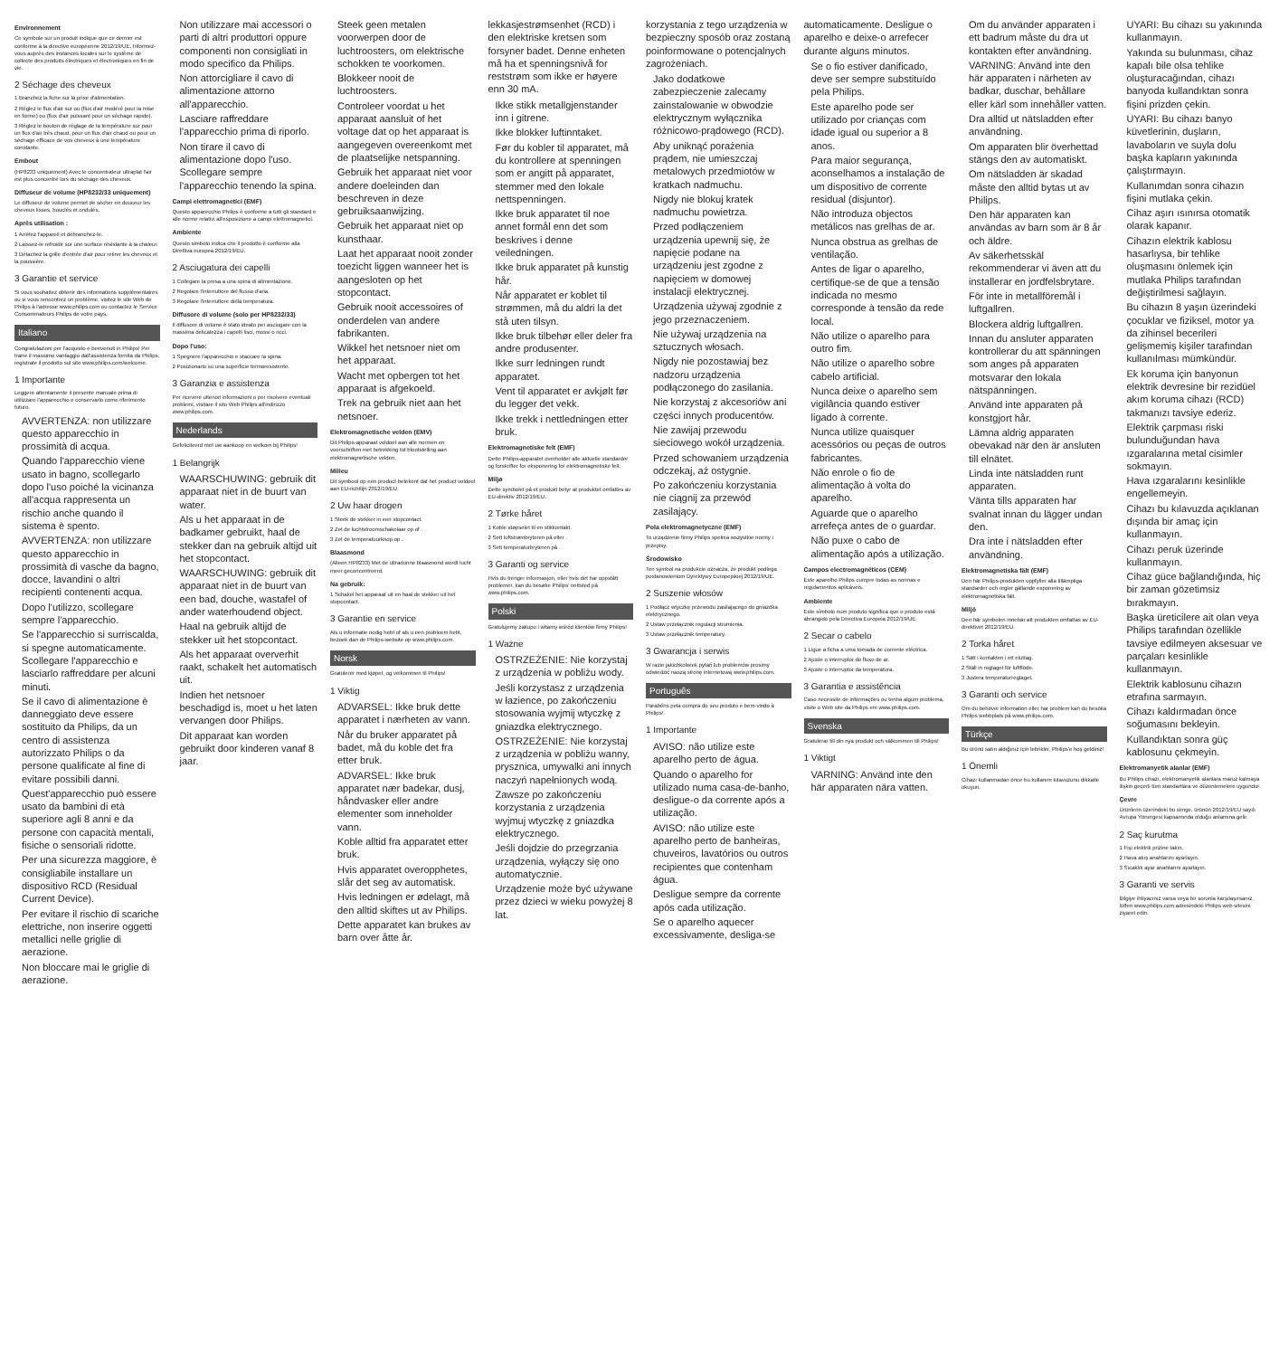Environnement
Ce symbole sur un produit indique que ce dernier est conforme à la directive européenne 2012/19/UE. Informez-vous auprès des instances locales sur le système de collecte des produits électriques et électroniques en fin de vie.
2 Séchage des cheveux
1 Branchez la fiche sur la prise d'alimentation.
2 Réglez le flux d'air sur ou (flux d'air modéré pour la mise en forme) ou (flux d'air puissant pour un séchage rapide).
3 Réglez le bouton de réglage de la température sur pour un flux d'air très chaud, pour un flux d'air chaud ou pour un séchage efficace de vos cheveux à une température constante.
Embout
(HP8233 uniquement) Avec le concentrateur ultraplat l'air est plus concentré lors du séchage des cheveux.
Diffuseur de volume (HP8232/33 uniquement)
Le diffuseur de volume permet de sécher en douceur les cheveux lisses, bouclés et ondulés.
Après utilisation :
1 Arrêtez l'appareil et débranchez-le.
2 Laissez-le refroidir sur une surface résistante à la chaleur.
3 Détachez la grille d'entrée d'air pour retirer les cheveux et la poussière.
3 Garantie et service
Si vous souhaitez obtenir des informations supplémentaires ou si vous rencontrez un problème, visitez le site Web de Philips à l'adresse www.philips.com ou contactez le Service Consommateurs Philips de votre pays.
Italiano
Congratulazioni per l'acquisto e benvenuti in Philips! Per trarre il massimo vantaggio dall'assistenza fornita da Philips, registrate il prodotto sul sito www.philips.com/welcome.
1 Importante
Leggere attentamente il presente manuale prima di utilizzare l'apparecchio e conservarlo come riferimento futuro.
AVVERTENZA: non utilizzare questo apparecchio in prossimità di acqua.
Quando l'apparecchio viene usato in bagno, scollegarlo dopo l'uso poiché la vicinanza all'acqua rappresenta un rischio anche quando il sistema è spento.
AVVERTENZA: non utilizzare questo apparecchio in prossimità di vasche da bagno, docce, lavandini o altri recipienti contenenti acqua.
Dopo l'utilizzo, scollegare sempre l'apparecchio.
Se l'apparecchio si surriscalda, si spegne automaticamente. Scollegare l'apparecchio e lasciarlo raffreddare per alcuni minuti.
Se il cavo di alimentazione è danneggiato deve essere sostituito da Philips, da un centro di assistenza autorizzato Philips o da persone qualificate al fine di evitare possibili danni.
Quest'apparecchio può essere usato da bambini di età superiore agli 8 anni e da persone con capacità mentali, fisiche o sensoriali ridotte.
Per una sicurezza maggiore, è consigliabile installare un dispositivo RCD (Residual Current Device).
Per evitare il rischio di scariche elettriche, non inserire oggetti metallici nelle griglie di aerazione.
Non bloccare mai le griglie di aerazione.
Non utilizzare mai accessori o parti di altri produttori oppure componenti non consigliati in modo specifico da Philips.
Non attorcigliare il cavo di alimentazione attorno all'apparecchio.
Lasciare raffreddare l'apparecchio prima di riporlo.
Non tirare il cavo di alimentazione dopo l'uso. Scollegare sempre l'apparecchio tenendo la spina.
Campi elettromagnetici (EMF)
Questo apparecchio Philips è conforme a tutti gli standard e alle norme relativi all'esposizione a campi elettromagnetici.
Ambiente
Questo simbolo indica che il prodotto è conforme alla Direttiva europea 2012/19/EU.
2 Asciugatura dei capelli
1 Collegare la presa a una spina di alimentazione.
2 Regolare l'interruttore del flusso d'aria.
3 Regolare l'interruttore della temperatura.
Diffusore di volume (solo per HP8232/33)
Il diffusore di volume è stato ideato per asciugare con la massima delicatezza i capelli lisci, mossi o ricci.
Dopo l'uso:
1 Spegnere l'apparecchio e staccare la spina.
2 Posizionarlo su una superficie termoresistente.
3 Garanzia e assistenza
Per ricevere ulteriori informazioni o per risolvere eventuali problemi, visitare il sito Web Philips all'indirizzo www.philips.com.
Nederlands
Gefeliciteerd met uw aankoop en welkom bij Philips!
1 Belangrijk
WAARSCHUWING: gebruik dit apparaat niet in de buurt van water.
Als u het apparaat in de badkamer gebruikt, haal de stekker dan na gebruik altijd uit het stopcontact.
WAARSCHUWING: gebruik dit apparaat niet in de buurt van een bad, douche, wastafel of ander waterhoudend object.
Haal na gebruik altijd de stekker uit het stopcontact.
Als het apparaat oververhit raakt, schakelt het automatisch uit.
Indien het netsnoer beschadigd is, moet u het laten vervangen door Philips.
Dit apparaat kan worden gebruikt door kinderen vanaf 8 jaar.
Steek geen metalen voorwerpen door de luchtroosters, om elektrische schokken te voorkomen.
Blokkeer nooit de luchtroosters.
Controleer voordat u het apparaat aansluit of het voltage dat op het apparaat is aangegeven overeenkomt met de plaatselijke netspanning.
Gebruik het apparaat niet voor andere doeleinden dan beschreven in deze gebruiksaanwijzing.
Gebruik het apparaat niet op kunsthaar.
Laat het apparaat nooit zonder toezicht liggen wanneer het is aangesloten op het stopcontact.
Gebruik nooit accessoires of onderdelen van andere fabrikanten.
Wikkel het netsnoer niet om het apparaat.
Wacht met opbergen tot het apparaat is afgekoeld.
Trek na gebruik niet aan het netsnoer.
Elektromagnetische velden (EMV)
Dit Philips-apparaat voldoet aan alle normen en voorschriften met betrekking tot blootstelling aan elektromagnetische velden.
Milieu
Dit symbool op een product betekent dat het product voldoet aan EU-richtlijn 2012/19/EU.
2 Uw haar drogen
1 Steek de stekker in een stopcontact.
2 Zet de luchtstroomschakelaar op of .
3 Zet de temperatuurknop op .
Blaasmond
(Alleen HP8233) Met de ultradunne blaasmond wordt lucht meer geconcentreerd.
Na gebruik:
1 Schakel het apparaat uit en haal de stekker uit het stopcontact.
3 Garantie en service
Als u informatie nodig hebt of als u een probleem hebt, bezoek dan de Philips-website op www.philips.com.
Norsk
Gratulerer med kjøpet, og velkommen til Philips!
1 Viktig
ADVARSEL: Ikke bruk dette apparatet i nærheten av vann.
Når du bruker apparatet på badet, må du koble det fra etter bruk.
ADVARSEL: Ikke bruk apparatet nær badekar, dusj, håndvasker eller andre elementer som inneholder vann.
Koble alltid fra apparatet etter bruk.
Hvis apparatet overopphetes, slår det seg av automatisk.
Hvis ledningen er ødelagt, må den alltid skiftes ut av Philips.
Dette apparatet kan brukes av barn over åtte år.
lekkasjestrømsenhet (RCD) i den elektriske kretsen som forsyner badet. Denne enheten må ha et spenningsnivå for reststrøm som ikke er høyere enn 30 mA.
Ikke stikk metallgjenstander inn i gitrene.
Ikke blokker luftinntaket.
Før du kobler til apparatet, må du kontrollere at spenningen som er angitt på apparatet, stemmer med den lokale nettspenningen.
Ikke bruk apparatet til noe annet formål enn det som beskrives i denne veiledningen.
Ikke bruk apparatet på kunstig hår.
Når apparatet er koblet til strømmen, må du aldri la det stå uten tilsyn.
Ikke bruk tilbehør eller deler fra andre produsenter.
Ikke surr ledningen rundt apparatet.
Vent til apparatet er avkjølt før du legger det vekk.
Ikke trekk i nettledningen etter bruk.
Elektromagnetiske felt (EMF)
Dette Philips-apparatet overholder alle aktuelle standarder og forskrifter for eksponering for elektromagnetiske felt.
Miljø
Dette symbolet på et produkt betyr at produktet omfattes av EU-direktiv 2012/19/EU.
2 Tørke håret
1 Koble støpselet til en stikkontakt.
2 Sett luftstrømbryteren på eller .
3 Sett temperaturbryteren på .
3 Garanti og service
Hvis du trenger informasjon, eller hvis det har oppstått problemer, kan du besøke Philips' nettsted på www.philips.com.
Polski
Gratulujemy zakupu i witamy wśród klientów firmy Philips!
1 Ważne
OSTRZEŻENIE: Nie korzystaj z urządzenia w pobliżu wody.
Jeśli korzystasz z urządzenia w łazience, po zakończeniu stosowania wyjmij wtyczkę z gniazdka elektrycznego.
OSTRZEŻENIE: Nie korzystaj z urządzenia w pobliżu wanny, prysznica, umywalki ani innych naczyń napełnionych wodą.
Zawsze po zakończeniu korzystania z urządzenia wyjmuj wtyczkę z gniazdka elektrycznego.
Jeśli dojdzie do przegrzania urządzenia, wyłączy się ono automatycznie.
Urządzenie może być używane przez dzieci w wieku powyżej 8 lat.
korzystania z tego urządzenia w bezpieczny sposób oraz zostaną poinformowane o potencjalnych zagrożeniach.
Jako dodatkowe zabezpieczenie zalecamy zainstalowanie w obwodzie elektrycznym wyłącznika różnicowo-prądowego (RCD).
Aby uniknąć porażenia prądem, nie umieszczaj metalowych przedmiotów w kratkach nadmuchu.
Nigdy nie blokuj kratek nadmuchu powietrza.
Przed podłączeniem urządzenia upewnij się, że napięcie podane na urządzeniu jest zgodne z napięciem w domowej instalacji elektrycznej.
Urządzenia używaj zgodnie z jego przeznaczeniem.
Nie używaj urządzenia na sztucznych włosach.
Nigdy nie pozostawiaj bez nadzoru urządzenia podłączonego do zasilania.
Nie korzystaj z akcesoriów ani części innych producentów.
Nie zawijaj przewodu sieciowego wokół urządzenia.
Przed schowaniem urządzenia odczekaj, aż ostygnie.
Po zakończeniu korzystania nie ciągnij za przewód zasilający.
Pola elektromagnetyczne (EMF)
To urządzenie firmy Philips spełnia wszystkie normy i przepisy.
Środowisko
Ten symbol na produkcie oznacza, że produkt podlega postanowieniom Dyrektywy Europejskiej 2012/19/UE.
2 Suszenie włosów
1 Podłącz wtyczkę przewodu zasilającego do gniazdka elektrycznego.
2 Ustaw przełącznik regulacji strumienia.
3 Ustaw przełącznik temperatury.
3 Gwarancja i serwis
W razie jakichkolwiek pytań lub problemów prosimy odwiedzić naszą stronę internetową www.philips.com.
Português
Parabéns pela compra do seu produto e bem-vindo à Philips!
1 Importante
AVISO: não utilize este aparelho perto de água.
Quando o aparelho for utilizado numa casa-de-banho, desligue-o da corrente após a utilização.
AVISO: não utilize este aparelho perto de banheiras, chuveiros, lavatórios ou outros recipientes que contenham água.
Desligue sempre da corrente após cada utilização.
Se o aparelho aquecer excessivamente, desliga-se
automaticamente. Desligue o aparelho e deixe-o arrefecer durante alguns minutos.
Se o fio estiver danificado, deve ser sempre substituído pela Philips.
Este aparelho pode ser utilizado por crianças com idade igual ou superior a 8 anos.
Para maior segurança, aconselhamos a instalação de um dispositivo de corrente residual (disjuntor).
Não introduza objectos metálicos nas grelhas de ar.
Nunca obstrua as grelhas de ventilação.
Antes de ligar o aparelho, certifique-se de que a tensão indicada no mesmo corresponde à tensão da rede local.
Não utilize o aparelho para outro fim.
Não utilize o aparelho sobre cabelo artificial.
Nunca deixe o aparelho sem vigilância quando estiver ligado à corrente.
Nunca utilize quaisquer acessórios ou peças de outros fabricantes.
Não enrole o fio de alimentação à volta do aparelho.
Aguarde que o aparelho arrefeça antes de o guardar.
Não puxe o cabo de alimentação após a utilização.
Campos electromagnéticos (CEM)
Este aparelho Philips cumpre todas as normas e regulamentos aplicáveis.
Ambiente
Este símbolo num produto significa que o produto está abrangido pela Directiva Europeia 2012/19/UE.
2 Secar o cabelo
1 Ligue a ficha a uma tomada de corrente eléctrica.
2 Ajuste o interruptor do fluxo de ar.
3 Ajuste o interruptor da temperatura.
3 Garantia e assistência
Caso necessite de informações ou tenha algum problema, visite o Web site da Philips em www.philips.com.
Svenska
Gratulerar till din nya produkt och välkommen till Philips!
1 Viktigt
VARNING: Använd inte den här apparaten nära vatten.
Om du använder apparaten i ett badrum måste du dra ut kontakten efter användning.
VARNING: Använd inte den här apparaten i närheten av badkar, duschar, behållare eller kärl som innehåller vatten.
Dra alltid ut nätsladden efter användning.
Om apparaten blir överhettad stängs den av automatiskt.
Om nätsladden är skadad måste den alltid bytas ut av Philips.
Den här apparaten kan användas av barn som är 8 år och äldre.
Av säkerhetsskäl rekommenderar vi även att du installerar en jordfelsbrytare.
För inte in metallföremål i luftgallren.
Blockera aldrig luftgallren.
Innan du ansluter apparaten kontrollerar du att spänningen som anges på apparaten motsvarar den lokala nätspänningen.
Använd inte apparaten på konstgjort hår.
Lämna aldrig apparaten obevakad när den är ansluten till elnätet.
Linda inte nätsladden runt apparaten.
Vänta tills apparaten har svalnat innan du lägger undan den.
Dra inte i nätsladden efter användning.
Elektromagnetiska fält (EMF)
Den här Philips-produkten uppfyller alla tillämpliga standarder och regler gällande exponering av elektromagnetiska fält.
Miljö
Den här symbolen innebär att produkten omfattas av EU-direktivet 2012/19/EU.
2 Torka håret
1 Sätt i kontakten i ett eluttag.
2 Ställ in reglaget för luftflöde.
3 Justera temperaturreglaget.
3 Garanti och service
Om du behöver information eller har problem kan du besöka Philips webbplats på www.philips.com.
Türkçe
Bu ürünü satın aldığınız için tebrikler, Philips'e hoş geldiniz!
1 Önemli
Cihazı kullanmadan önce bu kullanım kılavuzunu dikkatle okuyun.
UYARI: Bu cihazı su yakınında kullanmayın.
Yakında su bulunması, cihaz kapalı bile olsa tehlike oluşturacağından, cihazı banyoda kullandıktan sonra fişini prizden çekin.
UYARI: Bu cihazı banyo küvetlerinin, duşların, lavaboların ve suyla dolu başka kapların yakınında çalıştırmayın.
Kullanımdan sonra cihazın fişini mutlaka çekin.
Cihaz aşırı ısınırsa otomatik olarak kapanır.
Cihazın elektrik kablosu hasarlıysa, bir tehlike oluşmasını önlemek için mutlaka Philips tarafından değiştirilmesi sağlayın.
Bu cihazın 8 yaşın üzerindeki çocuklar ve fiziksel, motor ya da zihinsel becerileri gelişmemiş kişiler tarafından kullanılması mümkündür.
Ek koruma için banyonun elektrik devresine bir rezidüel akım koruma cihazı (RCD) takmanızı tavsiye ederiz.
Elektrik çarpması riski bulunduğundan hava ızgaralarına metal cisimler sokmayın.
Hava ızgaralarını kesinlikle engellemeyin.
Cihazı bu kılavuzda açıklanan dışında bir amaç için kullanmayın.
Cihazı peruk üzerinde kullanmayın.
Cihaz güce bağlandığında, hiç bir zaman gözetimsiz bırakmayın.
Başka üreticilere ait olan veya Philips tarafından özellikle tavsiye edilmeyen aksesuar ve parçaları kesinlikle kullanmayın.
Elektrik kablosunu cihazın etrafına sarmayın.
Cihazı kaldırmadan önce soğumasını bekleyin.
Kullandıktan sonra güç kablosunu çekmeyin.
Elektromanyetik alanlar (EMF)
Bu Philips cihazı, elektromanyetik alanlara maruz kalmaya ilişkin geçerli tüm standartlara ve düzenlemelere uygundur.
Çevre
Ürünlerin üzerindeki bu simge, ürünün 2012/19/EU sayılı Avrupa Yönergesi kapsamında olduğu anlamına gelir.
2 Saç kurutma
1 Fişi elektrik prizine takın.
2 Hava akış anahtarını ayarlayın.
3 Sıcaklık ayar anahtarını ayarlayın.
3 Garanti ve servis
Bilgiye ihtiyacınız varsa veya bir sorunla karşılaşırsanız, lütfen www.philips.com adresindeki Philips web sitesini ziyaret edin.